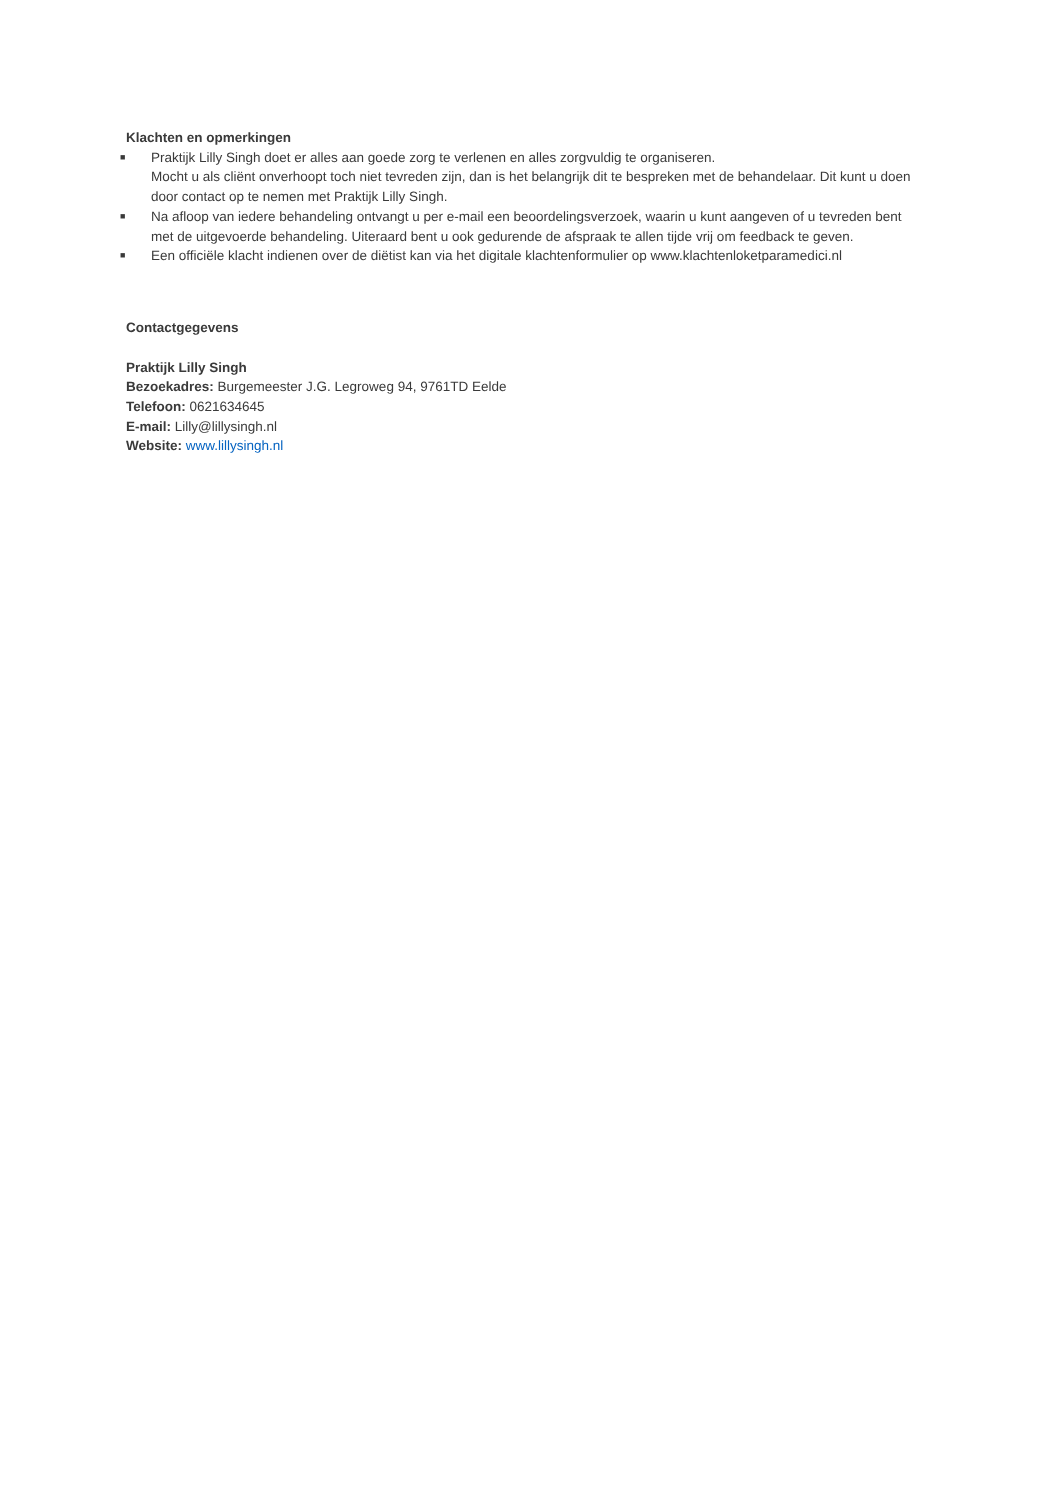Klachten en opmerkingen
■ Praktijk Lilly Singh doet er alles aan goede zorg te verlenen en alles zorgvuldig te organiseren.
Mocht u als cliënt onverhoopt toch niet tevreden zijn, dan is het belangrijk dit te bespreken met de behandelaar. Dit kunt u doen door contact op te nemen met Praktijk Lilly Singh.
■ Na afloop van iedere behandeling ontvangt u per e-mail een beoordelingsverzoek, waarin u kunt aangeven of u tevreden bent met de uitgevoerde behandeling. Uiteraard bent u ook gedurende de afspraak te allen tijde vrij om feedback te geven.
■ Een officiële klacht indienen over de diëtist kan via het digitale klachtenformulier op www.klachtenloketparamedici.nl
Contactgegevens
Praktijk Lilly Singh
Bezoekadres: Burgemeester J.G. Legroweg 94, 9761TD Eelde
Telefoon: 0621634645
E-mail: Lilly@lillysingh.nl
Website: www.lillysingh.nl